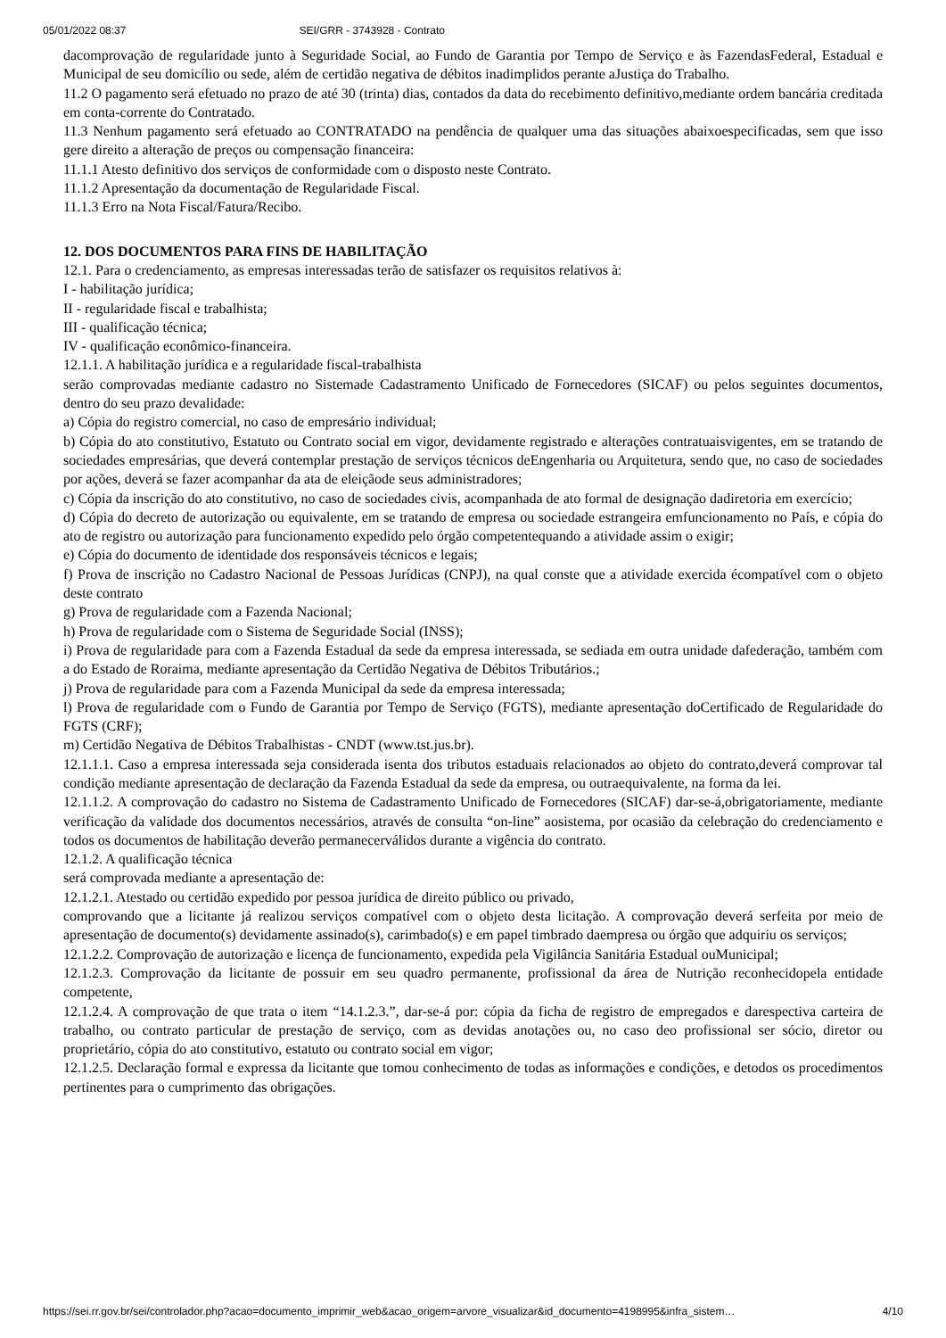05/01/2022 08:37 SEI/GRR - 3743928 - Contrato
dacomprovação de regularidade junto à Seguridade Social, ao Fundo de Garantia por Tempo de Serviço e às FazendasFederal, Estadual e Municipal de seu domicílio ou sede, além de certidão negativa de débitos inadimplidos perante aJustiça do Trabalho.
11.2 O pagamento será efetuado no prazo de até 30 (trinta) dias, contados da data do recebimento definitivo,mediante ordem bancária creditada em conta-corrente do Contratado.
11.3 Nenhum pagamento será efetuado ao CONTRATADO na pendência de qualquer uma das situações abaixoespecificadas, sem que isso gere direito a alteração de preços ou compensação financeira:
11.1.1 Atesto definitivo dos serviços de conformidade com o disposto neste Contrato.
11.1.2 Apresentação da documentação de Regularidade Fiscal.
11.1.3 Erro na Nota Fiscal/Fatura/Recibo.
12. DOS DOCUMENTOS PARA FINS DE HABILITAÇÃO
12.1. Para o credenciamento, as empresas interessadas terão de satisfazer os requisitos relativos à:
I - habilitação jurídica;
II - regularidade fiscal e trabalhista;
III - qualificação técnica;
IV - qualificação econômico-financeira.
12.1.1. A habilitação jurídica e a regularidade fiscal-trabalhista
serão comprovadas mediante cadastro no Sistemade Cadastramento Unificado de Fornecedores (SICAF) ou pelos seguintes documentos, dentro do seu prazo devalidade:
a) Cópia do registro comercial, no caso de empresário individual;
b) Cópia do ato constitutivo, Estatuto ou Contrato social em vigor, devidamente registrado e alterações contratuaisvigentes, em se tratando de sociedades empresárias, que deverá contemplar prestação de serviços técnicos deEngenharia ou Arquitetura, sendo que, no caso de sociedades por ações, deverá se fazer acompanhar da ata de eleiçãode seus administradores;
c) Cópia da inscrição do ato constitutivo, no caso de sociedades civis, acompanhada de ato formal de designação dadiretoria em exercício;
d) Cópia do decreto de autorização ou equivalente, em se tratando de empresa ou sociedade estrangeira emfuncionamento no País, e cópia do ato de registro ou autorização para funcionamento expedido pelo órgão competentequando a atividade assim o exigir;
e) Cópia do documento de identidade dos responsáveis técnicos e legais;
f) Prova de inscrição no Cadastro Nacional de Pessoas Jurídicas (CNPJ), na qual conste que a atividade exercida écompatível com o objeto deste contrato
g) Prova de regularidade com a Fazenda Nacional;
h) Prova de regularidade com o Sistema de Seguridade Social (INSS);
i) Prova de regularidade para com a Fazenda Estadual da sede da empresa interessada, se sediada em outra unidade dafederação, também com a do Estado de Roraima, mediante apresentação da Certidão Negativa de Débitos Tributários.;
j) Prova de regularidade para com a Fazenda Municipal da sede da empresa interessada;
l) Prova de regularidade com o Fundo de Garantia por Tempo de Serviço (FGTS), mediante apresentação doCertificado de Regularidade do FGTS (CRF);
m) Certidão Negativa de Débitos Trabalhistas - CNDT (www.tst.jus.br).
12.1.1.1. Caso a empresa interessada seja considerada isenta dos tributos estaduais relacionados ao objeto do contrato,deverá comprovar tal condição mediante apresentação de declaração da Fazenda Estadual da sede da empresa, ou outraequivalente, na forma da lei.
12.1.1.2. A comprovação do cadastro no Sistema de Cadastramento Unificado de Fornecedores (SICAF) dar-se-á,obrigatoriamente, mediante verificação da validade dos documentos necessários, através de consulta “on-line” aosistema, por ocasião da celebração do credenciamento e todos os documentos de habilitação deverão permanecerválidos durante a vigência do contrato.
12.1.2. A qualificação técnica
será comprovada mediante a apresentação de:
12.1.2.1. Atestado ou certidão expedido por pessoa jurídica de direito público ou privado,
comprovando que a licitante já realizou serviços compatível com o objeto desta licitação. A comprovação deverá serfeita por meio de apresentação de documento(s) devidamente assinado(s), carimbado(s) e em papel timbrado daempresa ou órgão que adquiriu os serviços;
12.1.2.2. Comprovação de autorização e licença de funcionamento, expedida pela Vigilância Sanitária Estadual ouMunicipal;
12.1.2.3. Comprovação da licitante de possuir em seu quadro permanente, profissional da área de Nutrição reconhecidopela entidade competente,
12.1.2.4. A comprovação de que trata o item “14.1.2.3.”, dar-se-á por: cópia da ficha de registro de empregados e darespectiva carteira de trabalho, ou contrato particular de prestação de serviço, com as devidas anotações ou, no caso deo profissional ser sócio, diretor ou proprietário, cópia do ato constitutivo, estatuto ou contrato social em vigor;
12.1.2.5. Declaração formal e expressa da licitante que tomou conhecimento de todas as informações e condições, e detodos os procedimentos pertinentes para o cumprimento das obrigações.
https://sei.rr.gov.br/sei/controlador.php?acao=documento_imprimir_web&acao_origem=arvore_visualizar&id_documento=4198995&infra_sistem… 4/10